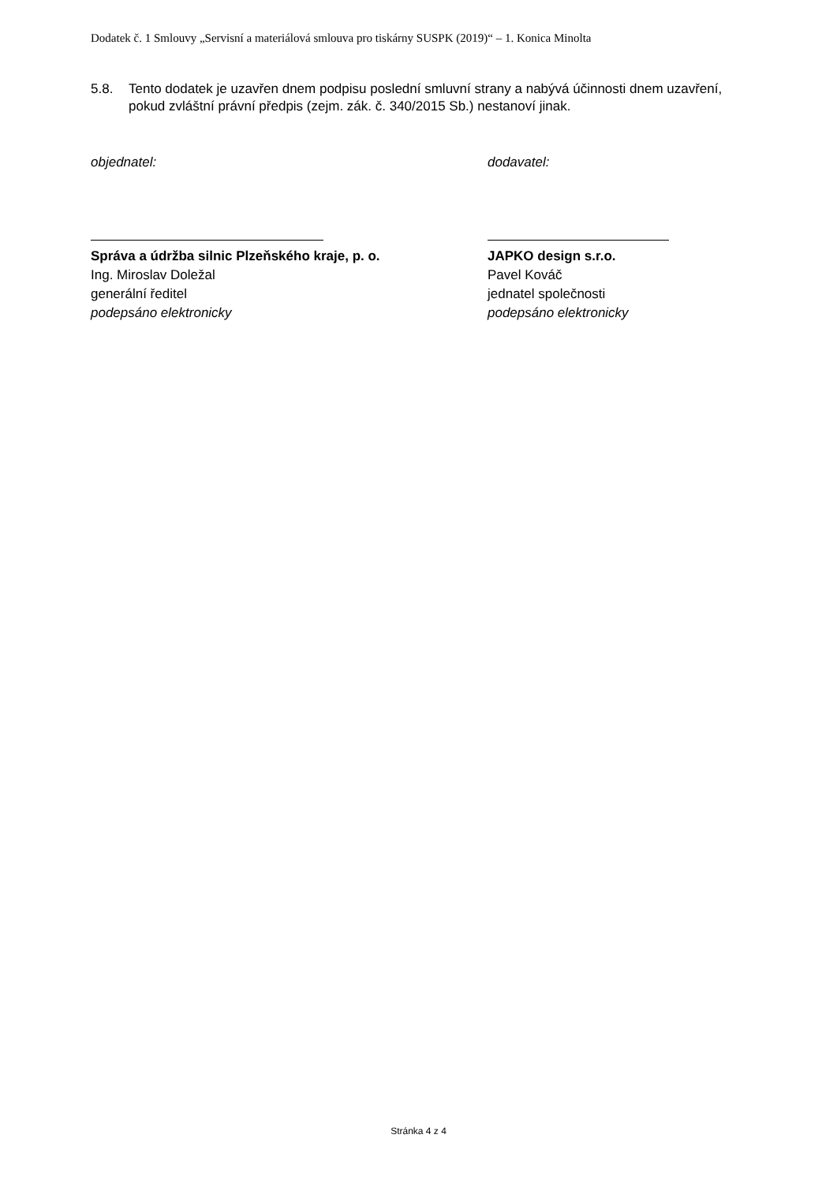Dodatek č. 1 Smlouvy „Servisní a materiálová smlouva pro tiskárny SUSPK (2019)“ – 1. Konica Minolta
5.8. Tento dodatek je uzavřen dnem podpisu poslední smluvní strany a nabývá účinnosti dnem uzavření, pokud zvláštní právní předpis (zejm. zák. č. 340/2015 Sb.) nestanoví jinak.
objednatel:
Správa a údržba silnic Plzeňského kraje, p. o.
Ing. Miroslav Doležal
generální ředitel
podepsáno elektronicky
dodavatel:
JAPKO design s.r.o.
Pavel Kováč
jednatel společnosti
podepsáno elektronicky
Stránka 4 z 4